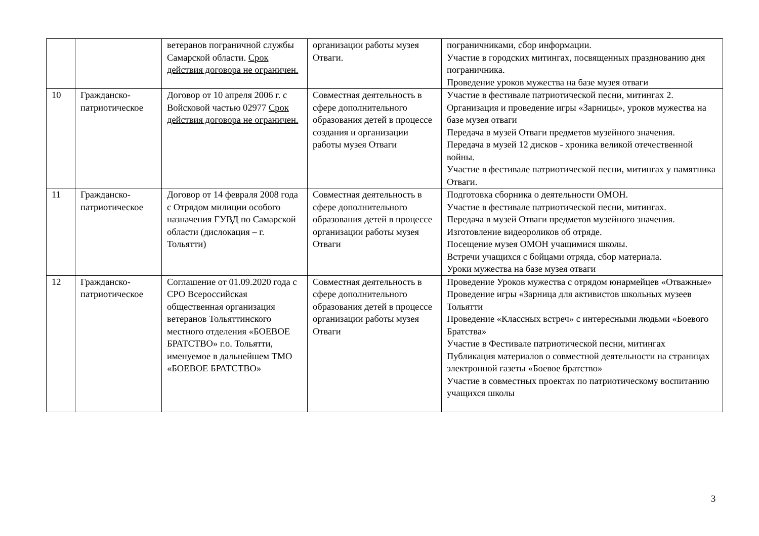| | | ветеранов пограничной службы Самарской области. Срок действия договора не ограничен. | организации работы музея Отваги. | пограничниками, сбор информации. Участие в городских митингах, посвященных празднованию дня пограничника. Проведение уроков мужества на базе музея отваги |
| 10 | Гражданско-патриотическое | Договор от 10 апреля 2006 г. с Войсковой частью 02977 Срок действия договора не ограничен. | Совместная деятельность в сфере дополнительного образования детей в процессе создания и организации работы музея Отваги | Участие в фестивале патриотической песни, митингах 2. Организация и проведение игры «Зарницы», уроков мужества на базе музея отваги Передача в музей Отваги предметов музейного значения. Передача в музей 12 дисков - хроника великой отечественной войны. Участие в фестивале патриотической песни, митингах у памятника Отваги. |
| 11 | Гражданско-патриотическое | Договор от 14 февраля 2008 года с Отрядом милиции особого назначения ГУВД по Самарской области (дислокация – г. Тольятти) | Совместная деятельность в сфере дополнительного образования детей в процессе организации работы музея Отваги | Подготовка сборника о деятельности ОМОН. Участие в фестивале патриотической песни, митингах. Передача в музей Отваги предметов музейного значения. Изготовление видеороликов об отряде. Посещение музея ОМОН учащимися школы. Встречи учащихся с бойцами отряда, сбор материала. Уроки мужества на базе музея отваги |
| 12 | Гражданско-патриотическое | Соглашение от 01.09.2020 года с СРО Всероссийская общественная организация ветеранов Тольяттинского местного отделения «БОЕВОЕ БРАТСТВО» г.о. Тольятти, именуемое в дальнейшем ТМО «БОЕВОЕ БРАТСТВО» | Совместная деятельность в сфере дополнительного образования детей в процессе организации работы музея Отваги | Проведение Уроков мужества с отрядом юнармейцев «Отважные» Проведение игры «Зарница для активистов школьных музеев Тольятти Проведение «Классных встреч» с интересными людьми «Боевого Братства» Участие в Фестивале патриотической песни, митингах Публикация материалов о совместной деятельности на страницах электронной газеты «Боевое братство» Участие в совместных проектах по патриотическому воспитанию учащихся школы |
3